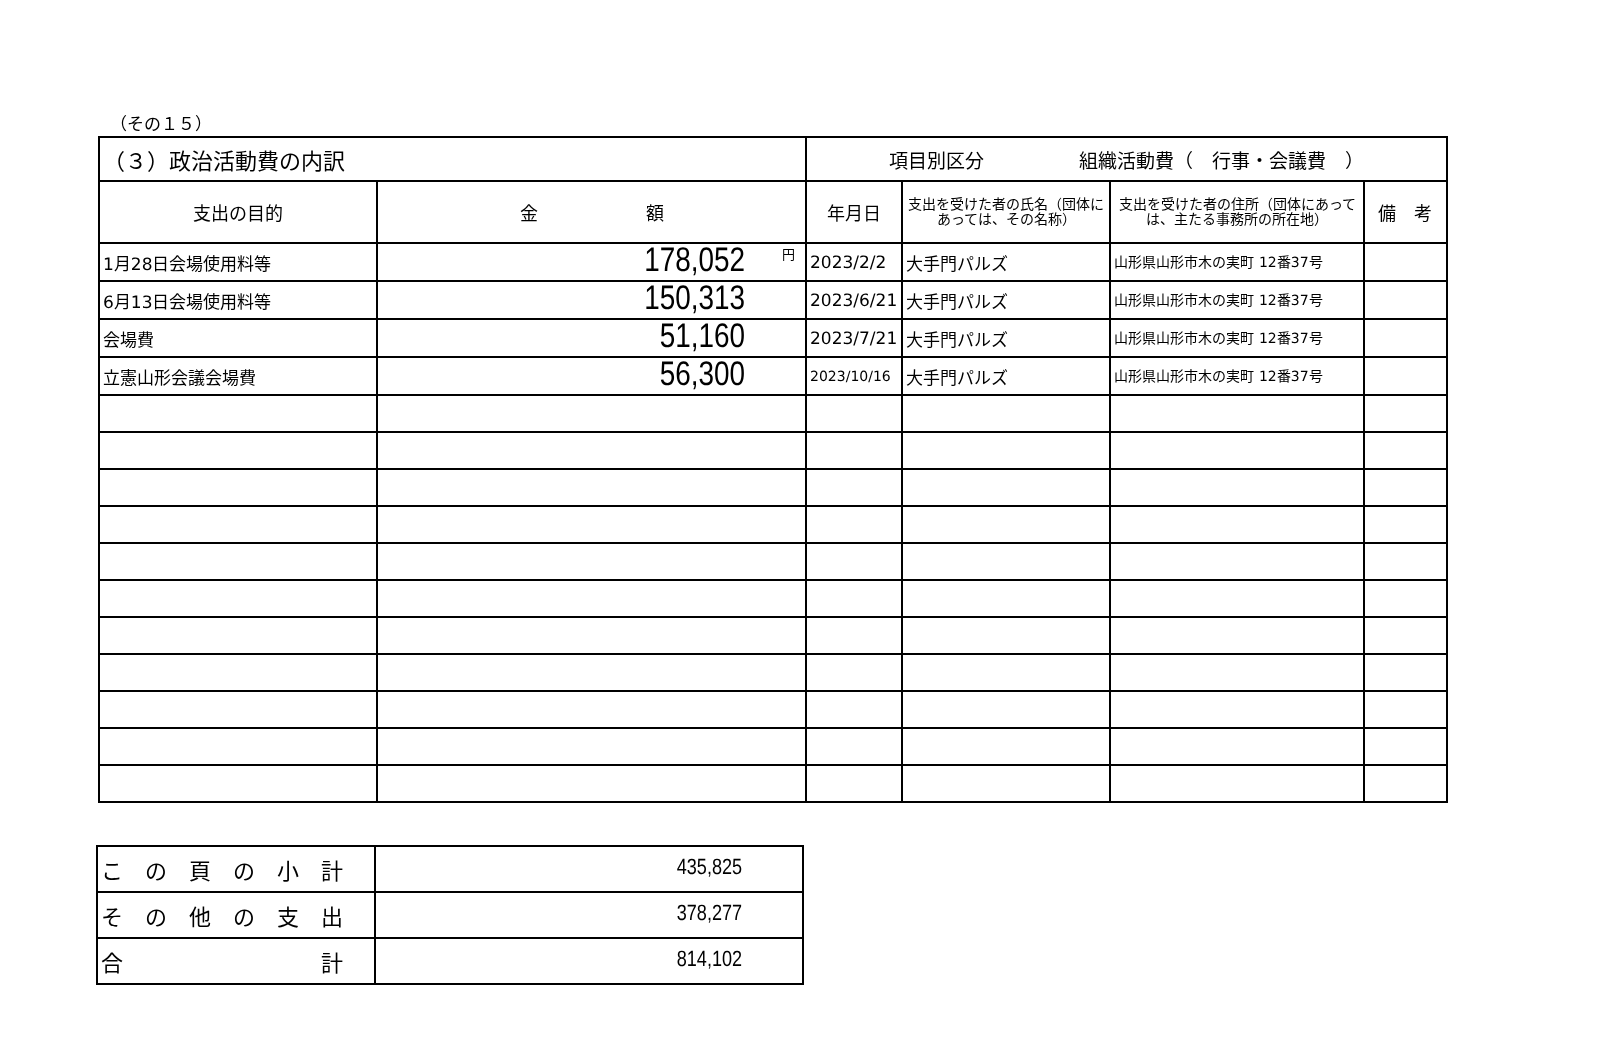（その１５）
| （３）政治活動費の内訳 | | 項目別区分 組織活動費（ 行事・会議費 ） | | | |
| --- | --- | --- | --- | --- | --- |
| 支出の目的 | 金 額 | 年月日 | 支出を受けた者の氏名（団体にあっては、その名称） | 支出を受けた者の住所（団体にあっては、主たる事務所の所在地） | 備 考 |
| 1月28日会場使用料等 | 円 178,052 | 2023/2/2 | 大手門パルズ | 山形県山形市木の実町 12番37号 | |
| 6月13日会場使用料等 | 150,313 | 2023/6/21 | 大手門パルズ | 山形県山形市木の実町 12番37号 | |
| 会場費 | 51,160 | 2023/7/21 | 大手門パルズ | 山形県山形市木の実町 12番37号 | |
| 立憲山形会議会場費 | 56,300 | 2023/10/16 | 大手門パルズ | 山形県山形市木の実町 12番37号 | |
| こ の 頁 の 小 計 | 435,825 |
| そ の 他 の 支 出 | 378,277 |
| 合 計 | 814,102 |